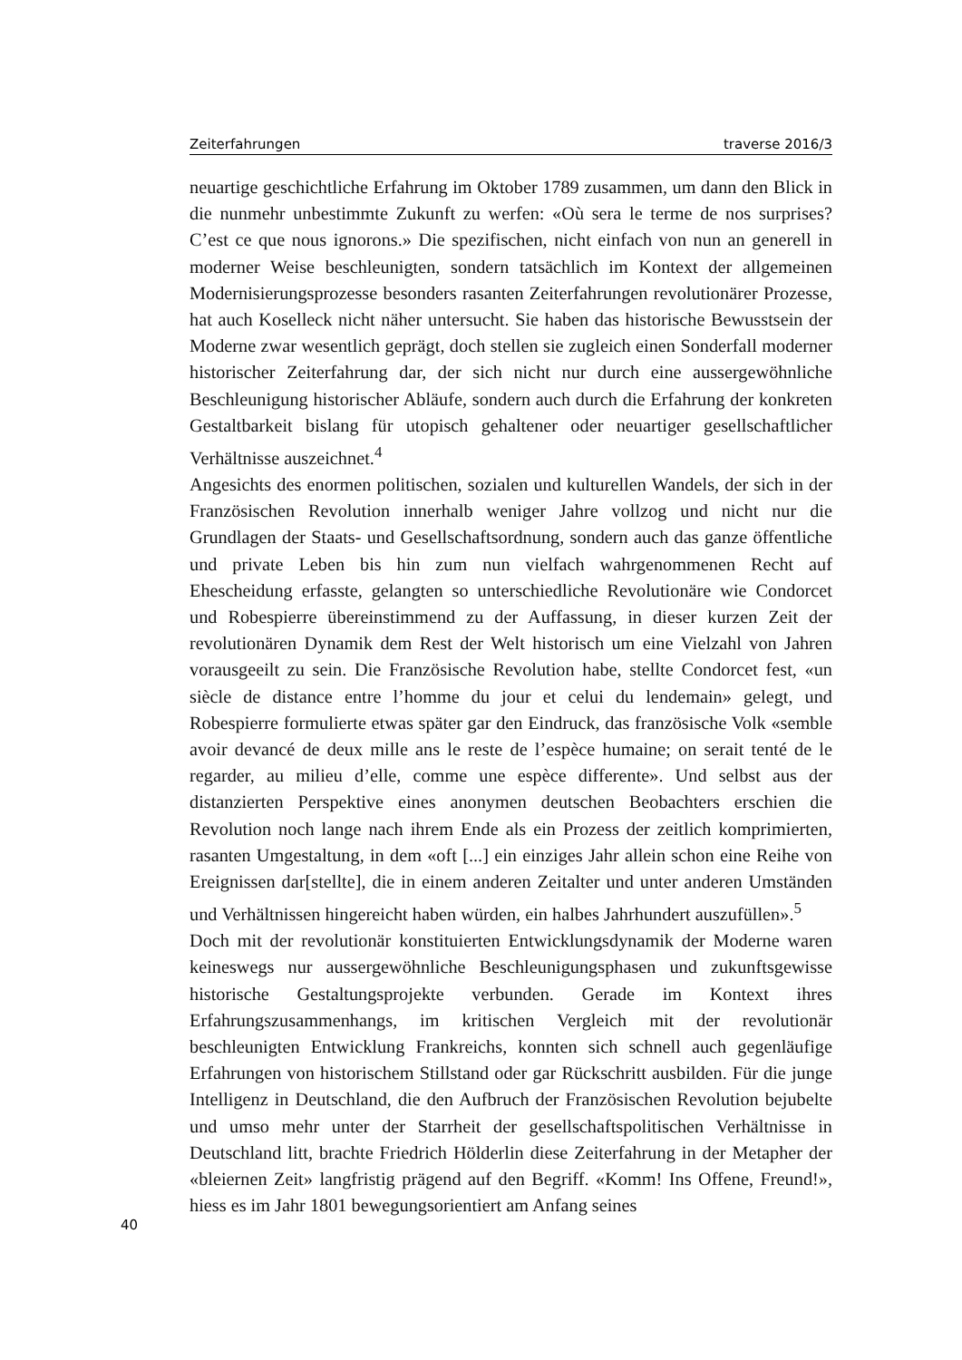Zeiterfahrungen traverse 2016/3
neuartige geschichtliche Erfahrung im Oktober 1789 zusammen, um dann den Blick in die nunmehr unbestimmte Zukunft zu werfen: «Où sera le terme de nos surprises? C’est ce que nous ignorons.» Die spezifischen, nicht einfach von nun an generell in moderner Weise beschleunigten, sondern tatsächlich im Kontext der allgemeinen Modernisierungsprozesse besonders rasanten Zeiterfahrungen revolutionärer Prozesse, hat auch Koselleck nicht näher untersucht. Sie haben das historische Bewusstsein der Moderne zwar wesentlich geprägt, doch stellen sie zugleich einen Sonderfall moderner historischer Zeiterfahrung dar, der sich nicht nur durch eine aussergewöhnliche Beschleunigung historischer Abläufe, sondern auch durch die Erfahrung der konkreten Gestaltbarkeit bislang für utopisch gehaltener oder neuartiger gesellschaftlicher Verhältnisse auszeichnet.<sup>4</sup>
Angesichts des enormen politischen, sozialen und kulturellen Wandels, der sich in der Französischen Revolution innerhalb weniger Jahre vollzog und nicht nur die Grundlagen der Staats- und Gesellschaftsordnung, sondern auch das ganze öffentliche und private Leben bis hin zum nun vielfach wahrgenommenen Recht auf Ehescheidung erfasste, gelangten so unterschiedliche Revolutionäre wie Condorcet und Robespierre übereinstimmend zu der Auffassung, in dieser kurzen Zeit der revolutionären Dynamik dem Rest der Welt historisch um eine Vielzahl von Jahren vorausgeeilt zu sein. Die Französische Revolution habe, stellte Condorcet fest, «un siècle de distance entre l’homme du jour et celui du lendemain» gelegt, und Robespierre formulierte etwas später gar den Eindruck, das französische Volk «semble avoir devancé de deux mille ans le reste de l’espèce humaine; on serait tenté de le regarder, au milieu d’elle, comme une espèce differente». Und selbst aus der distanzierten Perspektive eines anonymen deutschen Beobachters erschien die Revolution noch lange nach ihrem Ende als ein Prozess der zeitlich komprimierten, rasanten Umgestaltung, in dem «oft [...] ein einziges Jahr allein schon eine Reihe von Ereignissen dar[stellte], die in einem anderen Zeitalter und unter anderen Umständen und Verhältnissen hingereicht haben würden, ein halbes Jahrhundert auszufüllen».<sup>5</sup>
Doch mit der revolutionär konstituierten Entwicklungsdynamik der Moderne waren keineswegs nur aussergewöhnliche Beschleunigungsphasen und zukunftsgewisse historische Gestaltungsprojekte verbunden. Gerade im Kontext ihres Erfahrungszusammenhangs, im kritischen Vergleich mit der revolutionär beschleunigten Entwicklung Frankreichs, konnten sich schnell auch gegenläufige Erfahrungen von historischem Stillstand oder gar Rückschritt ausbilden. Für die junge Intelligenz in Deutschland, die den Aufbruch der Französischen Revolution bejubelte und umso mehr unter der Starrheit der gesellschaftspolitischen Verhältnisse in Deutschland litt, brachte Friedrich Hölderlin diese Zeiterfahrung in der Metapher der «bleiernen Zeit» langfristig prägend auf den Begriff. «Komm! Ins Offene, Freund!», hiess es im Jahr 1801 bewegungsorientiert am Anfang seines
40